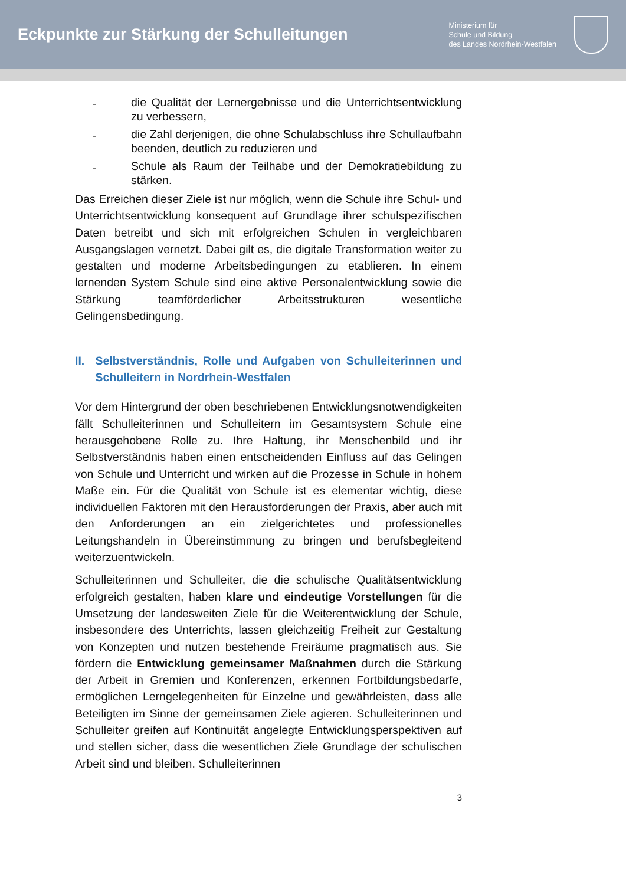Eckpunkte zur Stärkung der Schulleitungen
Ministerium für
Schule und Bildung
des Landes Nordrhein-Westfalen
- die Qualität der Lernergebnisse und die Unterrichts­entwicklung zu verbessern,
- die Zahl derjenigen, die ohne Schulabschluss ihre Schul­laufbahn beenden, deutlich zu reduzieren und
- Schule als Raum der Teilhabe und der Demokratiebildung zu stärken.
Das Erreichen dieser Ziele ist nur möglich, wenn die Schule ihre Schul- und Unterrichtsentwicklung konsequent auf Grundlage ihrer schulspezifischen Daten betreibt und sich mit erfolgreichen Schulen in vergleichbaren Ausgangslagen vernetzt. Dabei gilt es, die digitale Transformation weiter zu gestalten und moderne Arbeitsbedingungen zu etablieren. In einem lernenden System Schule sind eine aktive Personalentwicklung sowie die Stärkung teamförderlicher Arbeitsstrukturen wesentliche Gelingensbedingung.
II. Selbstverständnis, Rolle und Aufgaben von Schulleiterin­nen und Schulleitern in Nordrhein-Westfalen
Vor dem Hintergrund der oben beschriebenen Entwicklungs­notwendigkeiten fällt Schulleiterinnen und Schulleitern im Gesamtsystem Schule eine herausgehobene Rolle zu. Ihre Haltung, ihr Menschenbild und ihr Selbstverständnis haben einen entscheidenden Einfluss auf das Gelingen von Schule und Unterricht und wirken auf die Prozesse in Schule in hohem Maße ein. Für die Qualität von Schule ist es elementar wichtig, diese individuellen Faktoren mit den Herausforderungen der Praxis, aber auch mit den Anforderungen an ein zielgerichtetes und professionelles Leitungshandeln in Übereinstimmung zu bringen und berufsbegleitend weiterzuentwickeln.
Schulleiterinnen und Schulleiter, die die schulische Qualitätsentwicklung erfolgreich gestalten, haben klare und eindeutige Vorstellungen für die Umsetzung der landesweiten Ziele für die Weiterentwicklung der Schule, insbesondere des Unterrichts, lassen gleichzeitig Freiheit zur Gestaltung von Konzepten und nutzen bestehende Freiräume pragmatisch aus. Sie fördern die Entwicklung gemeinsamer Maßnahmen durch die Stärkung der Arbeit in Gremien und Konferenzen, erkennen Fortbildungsbedarfe, ermöglichen Lerngelegenheiten für Einzelne und gewährleisten, dass alle Beteiligten im Sinne der gemeinsamen Ziele agieren. Schulleiterinnen und Schulleiter greifen auf Kontinuität angelegte Entwicklungs­perspektiven auf und stellen sicher, dass die wesentlichen Ziele Grundlage der schulischen Arbeit sind und bleiben. Schulleiterinnen
3